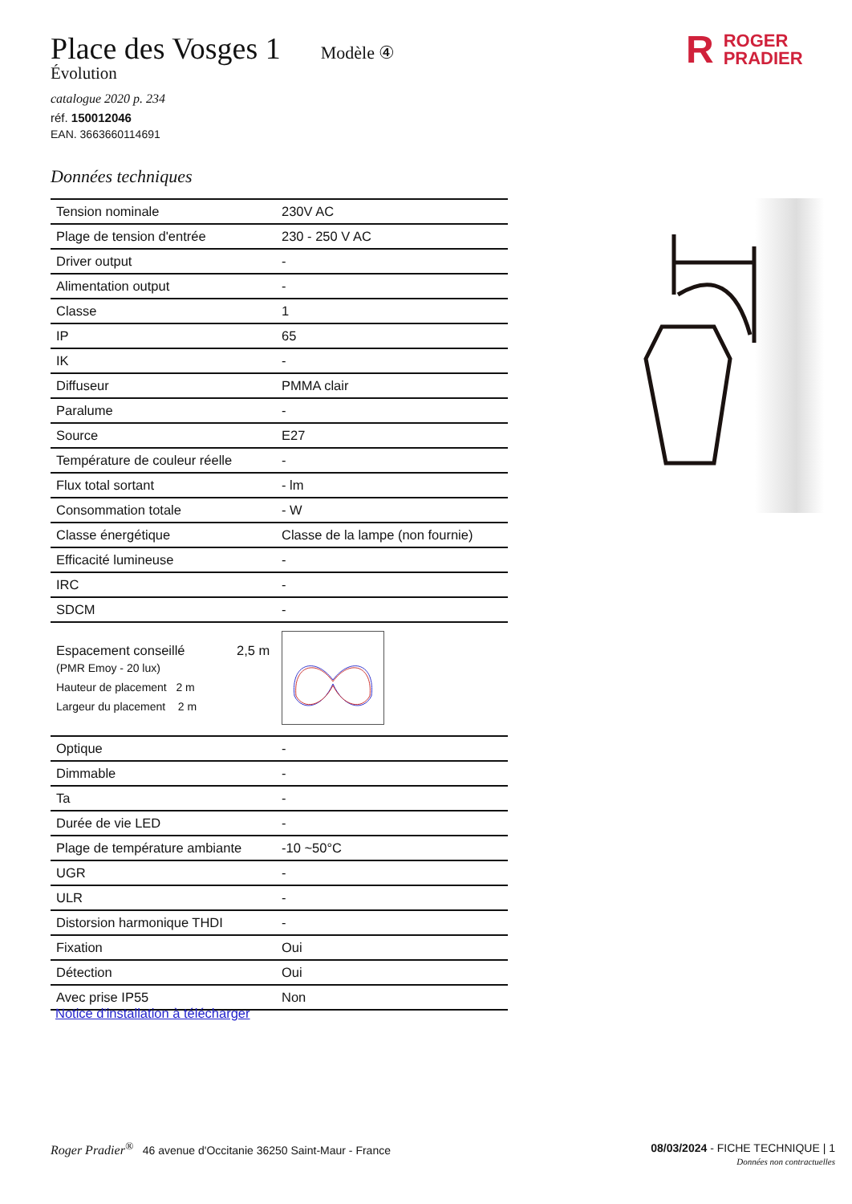Place des Vosges 1
Modèle ④
Évolution
catalogue 2020 p. 234
réf. 150012046
EAN. 3663660114691
Données techniques
R ROGER
PRADIER
| Tension nominale | 230V AC |
| Plage de tension d'entrée | 230 - 250 V AC |
| Driver output | - |
| Alimentation output | - |
| Classe | 1 |
| IP | 65 |
| IK | - |
| Diffuseur | PMMA clair |
| Paralume | - |
| Source | E27 |
| Température de couleur réelle | - |
| Flux total sortant | - lm |
| Consommation totale | - W |
| Classe énergétique | Classe de la lampe (non fournie) |
| Efficacité lumineuse | - |
| IRC | - |
| SDCM | - |
| Espacement conseillé 2,5 m (PMR Emoy - 20 lux) Hauteur de placement 2 m Largeur du placement 2 m | |
| Optique | - |
| Dimmable | - |
| Ta | - |
| Durée de vie LED | - |
| Plage de température ambiante | -10 ~50°C |
| UGR | - |
| ULR | - |
| Distorsion harmonique THDI | - |
| Fixation | Oui |
| Détection | Oui |
| Avec prise IP55 | Non |
Notice d'installation à télécharger
Roger Pradier<sup>®</sup> 46 avenue d'Occitanie 36250 Saint-Maur - France
08/03/2024 - FICHE TECHNIQUE | 1
Données non contractuelles